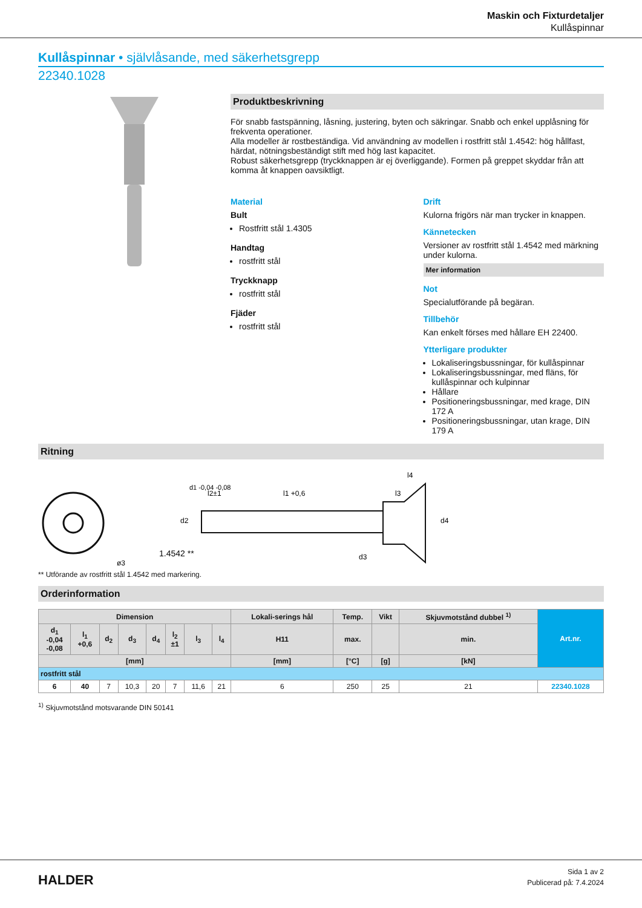Maskin och Fixturdetaljer
Kullåspinnar
Kullåspinnar • självlåsande, med säkerhetsgrepp
22340.1028
Produktbeskrivning
För snabb fastspänning, låsning, justering, byten och säkringar. Snabb och enkel upplåsning för frekventa operationer.
Alla modeller är rostbeständiga. Vid användning av modellen i rostfritt stål 1.4542: hög hållfast, härdat, nötningsbeständigt stift med hög last kapacitet.
Robust säkerhetsgrepp (tryckknappen är ej överliggande). Formen på greppet skyddar från att komma åt knappen oavsiktligt.
Material
Bult
Rostfritt stål 1.4305
Handtag
rostfritt stål
Tryckknapp
rostfritt stål
Fjäder
rostfritt stål
Drift
Kulorna frigörs när man trycker in knappen.
Kännetecken
Versioner av rostfritt stål 1.4542 med märkning under kulorna.
Mer information
Not
Specialutförande på begäran.
Tillbehör
Kan enkelt förses med hållare EH 22400.
Ytterligare produkter
Lokaliseringsbussningar, för kullåspinnar
Lokaliseringsbussningar, med fläns, för kullåspinnar och kulpinnar
Hållare
Positioneringsbussningar, med krage, DIN 172 A
Positioneringsbussningar, utan krage, DIN 179 A
Ritning
1.4542 **
l2±1
l1 +0,6
l3
l4
ø3
d2
d4
d3
d1 -0,04 -0,08
** Utförande av rostfritt stål 1.4542 med markering.
Orderinformation
| Dimension | | | | | | | | Lokali-serings hål | Temp. | Vikt | Skjuvmotstånd dubbel <sup>1)</sup> | Art.nr. |
| --- | --- | --- | --- | --- | --- | --- | --- | --- | --- | --- | --- | --- |
| d<sub>1</sub> -0,04 -0,08 | l<sub>1</sub> +0,6 | d<sub>2</sub> | d<sub>3</sub> | d<sub>4</sub> | l<sub>2</sub> ±1 | l<sub>3</sub> | l<sub>4</sub> | H11 | max. | | min. | |
| [mm] | | | | | | | | [mm] | [°C] | [g] | [kN] | |
| rostfritt stål | | | | | | | | | | | | |
| 6 | 40 | 7 | 10,3 | 20 | 7 | 11,6 | 21 | 6 | 250 | 25 | 21 | 22340.1028 |
<sup>1)</sup> Skjuvmotstånd motsvarande DIN 50141
HALDER
Sida 1 av 2
Publicerad på: 7.4.2024